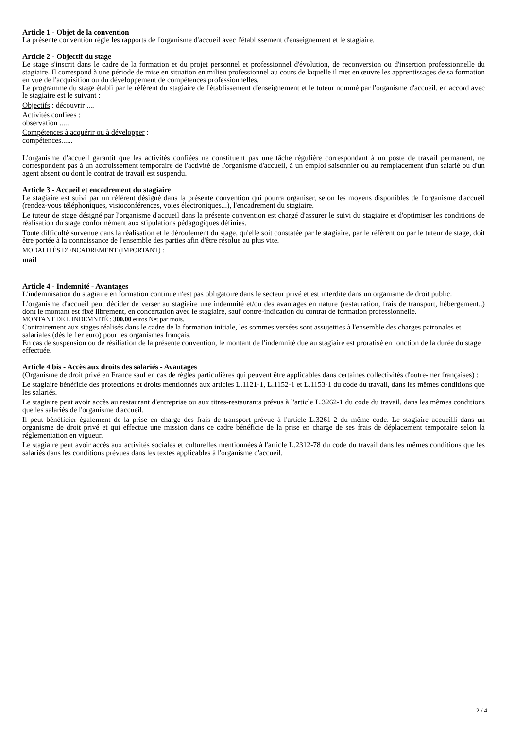Article 1 - Objet de la convention
La présente convention règle les rapports de l'organisme d'accueil avec l'établissement d'enseignement et le stagiaire.
Article 2 - Objectif du stage
Le stage s'inscrit dans le cadre de la formation et du projet personnel et professionnel d'évolution, de reconversion ou d'insertion professionnelle du stagiaire. Il correspond à une période de mise en situation en milieu professionnel au cours de laquelle il met en œuvre les apprentissages de sa formation en vue de l'acquisition ou du développement de compétences professionnelles.
Le programme du stage établi par le référent du stagiaire de l'établissement d'enseignement et le tuteur nommé par l'organisme d'accueil, en accord avec le stagiaire est le suivant :
Objectifs : découvrir ....
Activités confiées :
observation .....
Compétences à acquérir ou à développer :
compétences......
L'organisme d'accueil garantit que les activités confiées ne constituent pas une tâche régulière correspondant à un poste de travail permanent, ne correspondent pas à un accroissement temporaire de l'activité de l'organisme d'accueil, à un emploi saisonnier ou au remplacement d'un salarié ou d'un agent absent ou dont le contrat de travail est suspendu.
Article 3 - Accueil et encadrement du stagiaire
Le stagiaire est suivi par un référent désigné dans la présente convention qui pourra organiser, selon les moyens disponibles de l'organisme d'accueil (rendez-vous téléphoniques, visioconférences, voies électroniques...), l'encadrement du stagiaire.
Le tuteur de stage désigné par l'organisme d'accueil dans la présente convention est chargé d'assurer le suivi du stagiaire et d'optimiser les conditions de réalisation du stage conformément aux stipulations pédagogiques définies.
Toute difficulté survenue dans la réalisation et le déroulement du stage, qu'elle soit constatée par le stagiaire, par le référent ou par le tuteur de stage, doit être portée à la connaissance de l'ensemble des parties afin d'être résolue au plus vite.
MODALITÉS D'ENCADREMENT (IMPORTANT) :
mail
Article 4 - Indemnité - Avantages
L'indemnisation du stagiaire en formation continue n'est pas obligatoire dans le secteur privé et est interdite dans un organisme de droit public.
L'organisme d'accueil peut décider de verser au stagiaire une indemnité et/ou des avantages en nature (restauration, frais de transport, hébergement..) dont le montant est fixé librement, en concertation avec le stagiaire, sauf contre-indication du contrat de formation professionnelle.
MONTANT DE L'INDEMNITÉ : 300.00 euros Net par mois.
Contrairement aux stages réalisés dans le cadre de la formation initiale, les sommes versées sont assujetties à l'ensemble des charges patronales et salariales (dès le 1er euro) pour les organismes français.
En cas de suspension ou de résiliation de la présente convention, le montant de l'indemnité due au stagiaire est proratisé en fonction de la durée du stage effectuée.
Article 4 bis - Accès aux droits des salariés - Avantages
(Organisme de droit privé en France sauf en cas de règles particulières qui peuvent être applicables dans certaines collectivités d'outre-mer françaises) :
Le stagiaire bénéficie des protections et droits mentionnés aux articles L.1121-1, L.1152-1 et L.1153-1 du code du travail, dans les mêmes conditions que les salariés.
Le stagiaire peut avoir accès au restaurant d'entreprise ou aux titres-restaurants prévus à l'article L.3262-1 du code du travail, dans les mêmes conditions que les salariés de l'organisme d'accueil.
Il peut bénéficier également de la prise en charge des frais de transport prévue à l'article L.3261-2 du même code. Le stagiaire accueilli dans un organisme de droit privé et qui effectue une mission dans ce cadre bénéficie de la prise en charge de ses frais de déplacement temporaire selon la réglementation en vigueur.
Le stagiaire peut avoir accès aux activités sociales et culturelles mentionnées à l'article L.2312-78 du code du travail dans les mêmes conditions que les salariés dans les conditions prévues dans les textes applicables à l'organisme d'accueil.
2 / 4